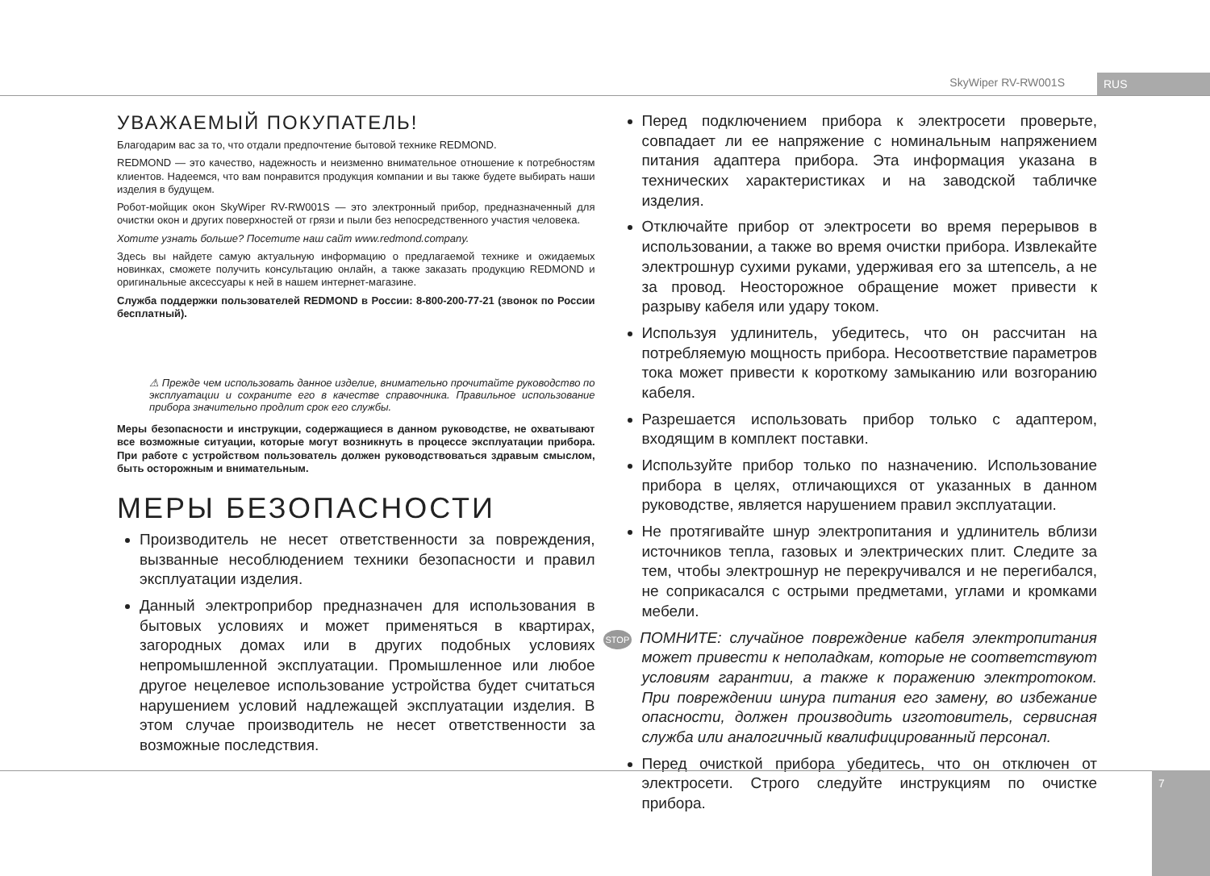SkyWiper RV-RW001S RUS
УВАЖАЕМЫЙ ПОКУПАТЕЛЬ!
Благодарим вас за то, что отдали предпочтение бытовой технике REDMOND.
REDMOND — это качество, надежность и неизменно внимательное отношение к потребностям клиентов. Надеемся, что вам понравится продукция компании и вы также будете выбирать наши изделия в будущем.
Робот-мойщик окон SkyWiper RV-RW001S — это электронный прибор, предназначенный для очистки окон и других поверхностей от грязи и пыли без непосредственного участия человека.
Хотите узнать больше? Посетите наш сайт www.redmond.company.
Здесь вы найдете самую актуальную информацию о предлагаемой технике и ожидаемых новинках, сможете получить консультацию онлайн, а также заказать продукцию REDMOND и оригинальные аксессуары к ней в нашем интернет-магазине.
Служба поддержки пользователей REDMOND в России: 8-800-200-77-21 (звонок по России бесплатный).
⚠ Прежде чем использовать данное изделие, внимательно прочитайте руководство по эксплуатации и сохраните его в качестве справочника. Правильное использование прибора значительно продлит срок его службы.
Меры безопасности и инструкции, содержащиеся в данном руководстве, не охватывают все возможные ситуации, которые могут возникнуть в процессе эксплуатации прибора. При работе с устройством пользователь должен руководствоваться здравым смыслом, быть осторожным и внимательным.
МЕРЫ БЕЗОПАСНОСТИ
Производитель не несет ответственности за повреждения, вызванные несоблюдением техники безопасности и правил эксплуатации изделия.
Данный электроприбор предназначен для использования в бытовых условиях и может применяться в квартирах, загородных домах или в других подобных условиях непромышленной эксплуатации. Промышленное или любое другое нецелевое использование устройства будет считаться нарушением условий надлежащей эксплуатации изделия. В этом случае производитель не несет ответственности за возможные последствия.
Перед подключением прибора к электросети проверьте, совпадает ли ее напряжение с номинальным напряжением питания адаптера прибора. Эта информация указана в технических характеристиках и на заводской табличке изделия.
Отключайте прибор от электросети во время перерывов в использовании, а также во время очистки прибора. Извлекайте электрошнур сухими руками, удерживая его за штепсель, а не за провод. Неосторожное обращение может привести к разрыву кабеля или удару током.
Используя удлинитель, убедитесь, что он рассчитан на потребляемую мощность прибора. Несоответствие параметров тока может привести к короткому замыканию или возгоранию кабеля.
Разрешается использовать прибор только с адаптером, входящим в комплект поставки.
Используйте прибор только по назначению. Использование прибора в целях, отличающихся от указанных в данном руководстве, является нарушением правил эксплуатации.
Не протягивайте шнур электропитания и удлинитель вблизи источников тепла, газовых и электрических плит. Следите за тем, чтобы электрошнур не перекручивался и не перегибался, не соприкасался с острыми предметами, углами и кромками мебели.
STOP ПОМНИТЕ: случайное повреждение кабеля электропитания может привести к неполадкам, которые не соответствуют условиям гарантии, а также к поражению электротоком. При повреждении шнура питания его замену, во избежание опасности, должен производить изготовитель, сервисная служба или аналогичный квалифицированный персонал.
Перед очисткой прибора убедитесь, что он отключен от электросети. Строго следуйте инструкциям по очистке прибора.
7